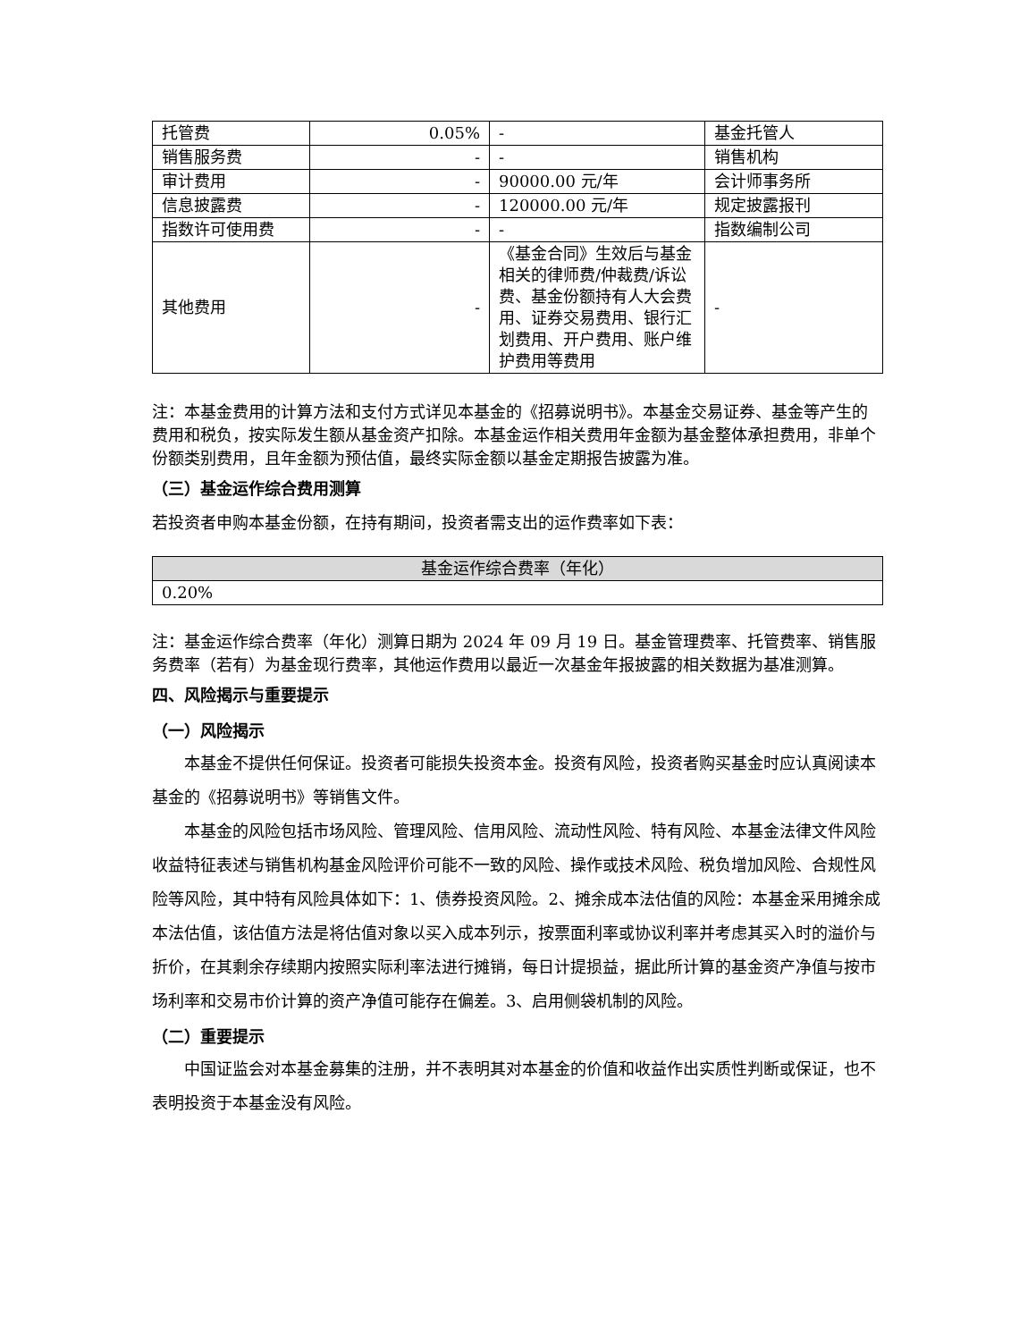| 托管费 | 0.05% | - | 基金托管人 |
| 销售服务费 | - | - | 销售机构 |
| 审计费用 | - | 90000.00 元/年 | 会计师事务所 |
| 信息披露费 | - | 120000.00 元/年 | 规定披露报刊 |
| 指数许可使用费 | - | - | 指数编制公司 |
| 其他费用 | - | 《基金合同》生效后与基金相关的律师费/仲裁费/诉讼费、基金份额持有人大会费用、证券交易费用、银行汇划费用、开户费用、账户维护费用等费用 | - |
注：本基金费用的计算方法和支付方式详见本基金的《招募说明书》。本基金交易证券、基金等产生的费用和税负，按实际发生额从基金资产扣除。本基金运作相关费用年金额为基金整体承担费用，非单个份额类别费用，且年金额为预估值，最终实际金额以基金定期报告披露为准。
（三）基金运作综合费用测算
若投资者申购本基金份额，在持有期间，投资者需支出的运作费率如下表：
| 基金运作综合费率（年化） |
| 0.20% |
注：基金运作综合费率（年化）测算日期为 2024 年 09 月 19 日。基金管理费率、托管费率、销售服务费率（若有）为基金现行费率，其他运作费用以最近一次基金年报披露的相关数据为基准测算。
四、风险揭示与重要提示
（一）风险揭示
本基金不提供任何保证。投资者可能损失投资本金。投资有风险，投资者购买基金时应认真阅读本基金的《招募说明书》等销售文件。
本基金的风险包括市场风险、管理风险、信用风险、流动性风险、特有风险、本基金法律文件风险收益特征表述与销售机构基金风险评价可能不一致的风险、操作或技术风险、税负增加风险、合规性风险等风险，其中特有风险具体如下：1、债券投资风险。2、摊余成本法估值的风险：本基金采用摊余成本法估值，该估值方法是将估值对象以买入成本列示，按票面利率或协议利率并考虑其买入时的溢价与折价，在其剩余存续期内按照实际利率法进行摊销，每日计提损益，据此所计算的基金资产净值与按市场利率和交易市价计算的资产净值可能存在偏差。3、启用侧袋机制的风险。
（二）重要提示
中国证监会对本基金募集的注册，并不表明其对本基金的价值和收益作出实质性判断或保证，也不表明投资于本基金没有风险。